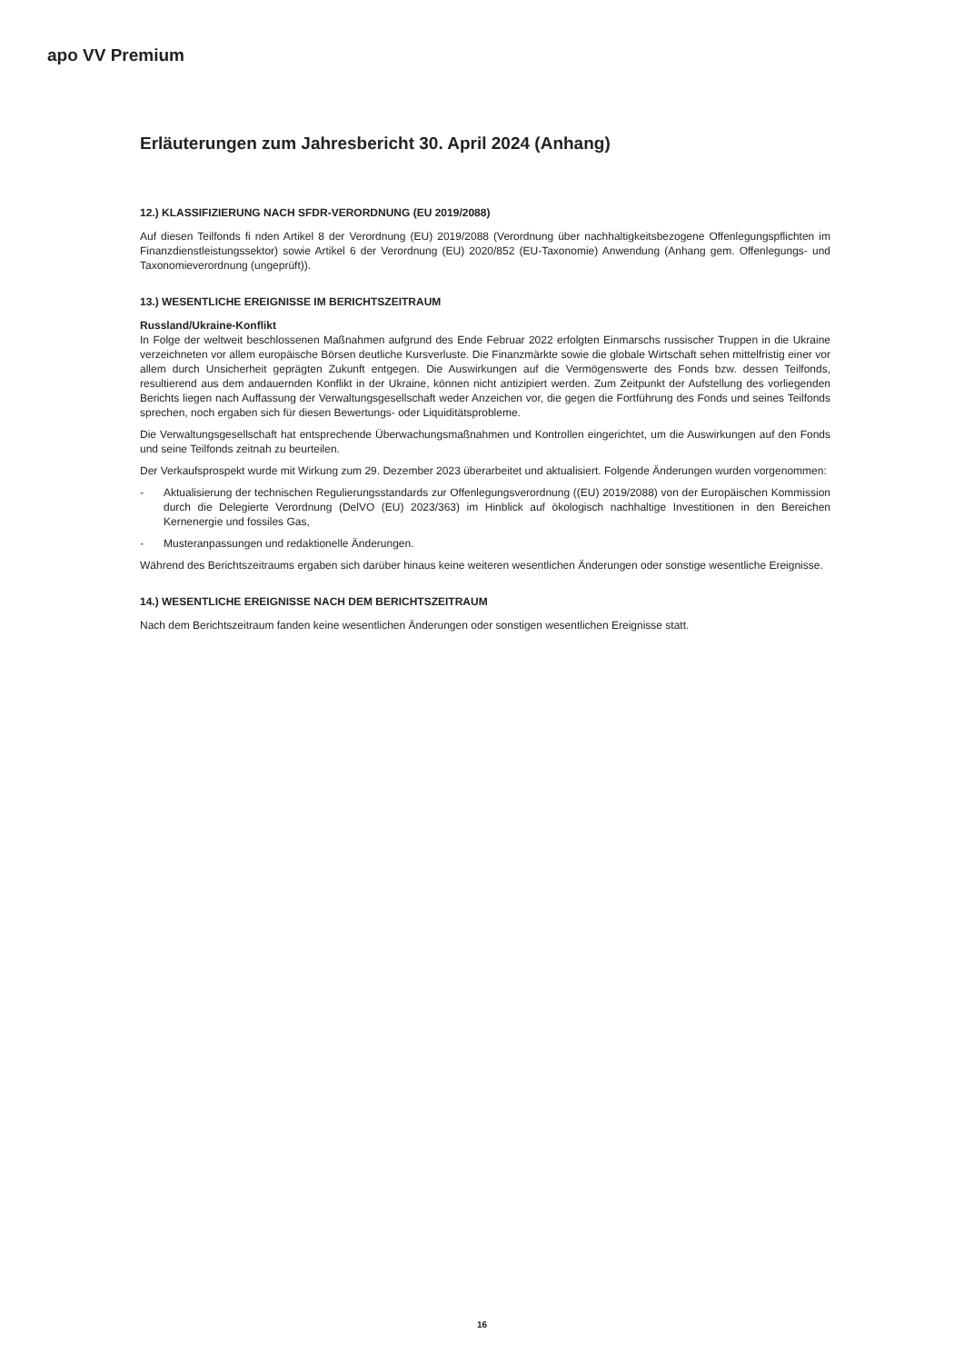apo VV Premium
Erläuterungen zum Jahresbericht 30. April 2024 (Anhang)
12.) KLASSIFIZIERUNG NACH SFDR-VERORDNUNG (EU 2019/2088)
Auf diesen Teilfonds fi nden Artikel 8 der Verordnung (EU) 2019/2088 (Verordnung über nachhaltigkeitsbezogene Offenlegungspflichten im Finanzdienstleistungssektor) sowie Artikel 6 der Verordnung (EU) 2020/852 (EU-Taxonomie) Anwendung (Anhang gem. Offenlegungs- und Taxonomieverordnung (ungeprüft)).
13.) WESENTLICHE EREIGNISSE IM BERICHTSZEITRAUM
Russland/Ukraine-Konflikt
In Folge der weltweit beschlossenen Maßnahmen aufgrund des Ende Februar 2022 erfolgten Einmarschs russischer Truppen in die Ukraine verzeichneten vor allem europäische Börsen deutliche Kursverluste. Die Finanzmärkte sowie die globale Wirtschaft sehen mittelfristig einer vor allem durch Unsicherheit geprägten Zukunft entgegen. Die Auswirkungen auf die Vermögenswerte des Fonds bzw. dessen Teilfonds, resultierend aus dem andauernden Konflikt in der Ukraine, können nicht antizipiert werden. Zum Zeitpunkt der Aufstellung des vorliegenden Berichts liegen nach Auffassung der Verwaltungsgesellschaft weder Anzeichen vor, die gegen die Fortführung des Fonds und seines Teilfonds sprechen, noch ergaben sich für diesen Bewertungs- oder Liquiditätsprobleme.
Die Verwaltungsgesellschaft hat entsprechende Überwachungsmaßnahmen und Kontrollen eingerichtet, um die Auswirkungen auf den Fonds und seine Teilfonds zeitnah zu beurteilen.
Der Verkaufsprospekt wurde mit Wirkung zum 29. Dezember 2023 überarbeitet und aktualisiert. Folgende Änderungen wurden vorgenommen:
- Aktualisierung der technischen Regulierungsstandards zur Offenlegungsverordnung ((EU) 2019/2088) von der Europäischen Kommission durch die Delegierte Verordnung (DelVO (EU) 2023/363) im Hinblick auf ökologisch nachhaltige Investitionen in den Bereichen Kernenergie und fossiles Gas,
- Musteranpassungen und redaktionelle Änderungen.
Während des Berichtszeitraums ergaben sich darüber hinaus keine weiteren wesentlichen Änderungen oder sonstige wesentliche Ereignisse.
14.) WESENTLICHE EREIGNISSE NACH DEM BERICHTSZEITRAUM
Nach dem Berichtszeitraum fanden keine wesentlichen Änderungen oder sonstigen wesentlichen Ereignisse statt.
16